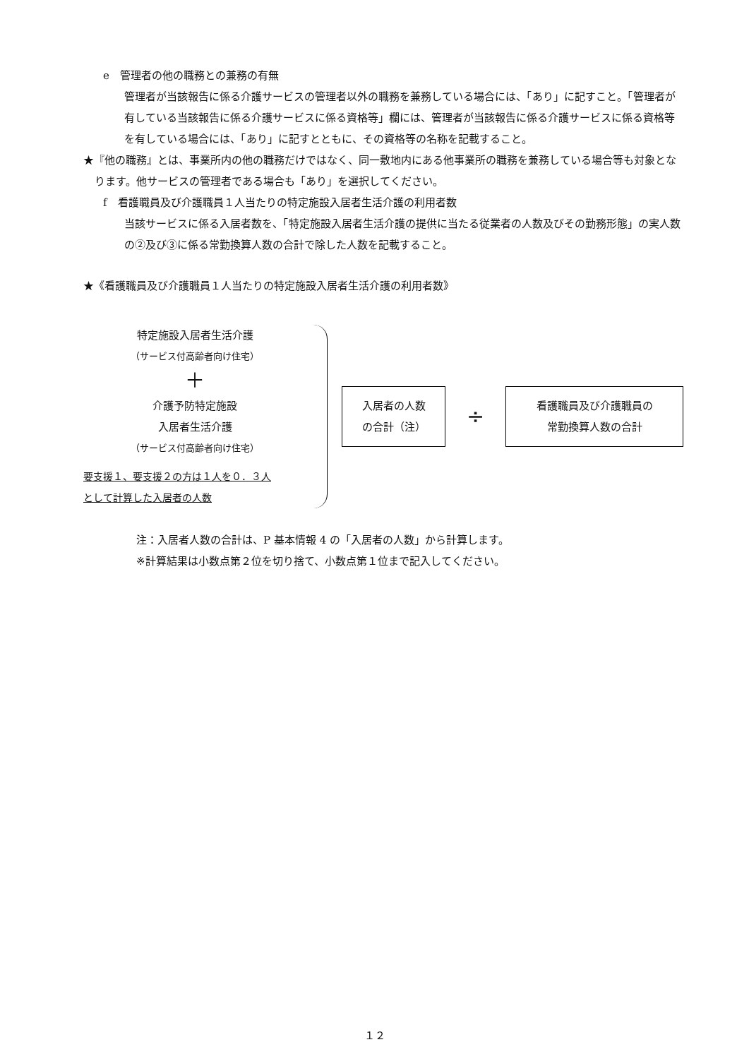e　管理者の他の職務との兼務の有無
管理者が当該報告に係る介護サービスの管理者以外の職務を兼務している場合には、「あり」に記すこと。「管理者が有している当該報告に係る介護サービスに係る資格等」欄には、管理者が当該報告に係る介護サービスに係る資格等を有している場合には、「あり」に記すとともに、その資格等の名称を記載すること。
★『他の職務』とは、事業所内の他の職務だけではなく、同一敷地内にある他事業所の職務を兼務している場合等も対象となります。他サービスの管理者である場合も「あり」を選択してください。
f　看護職員及び介護職員１人当たりの特定施設入居者生活介護の利用者数
当該サービスに係る入居者数を、「特定施設入居者生活介護の提供に当たる従業者の人数及びその勤務形態」の実人数の②及び③に係る常勤換算人数の合計で除した人数を記載すること。
★《看護職員及び介護職員１人当たりの特定施設入居者生活介護の利用者数》
特定施設入居者生活介護
（サービス付高齢者向け住宅）
＋
介護予防特定施設
入居者生活介護
（サービス付高齢者向け住宅）
要支援１、要支援２の方は１人を０．３人
として計算した入居者の人数
入居者の人数
の合計（注）
÷
看護職員及び介護職員の
常勤換算人数の合計
注：入居者人数の合計は、P 基本情報 4 の「入居者の人数」から計算します。
※計算結果は小数点第２位を切り捨て、小数点第１位まで記入してください。
１２